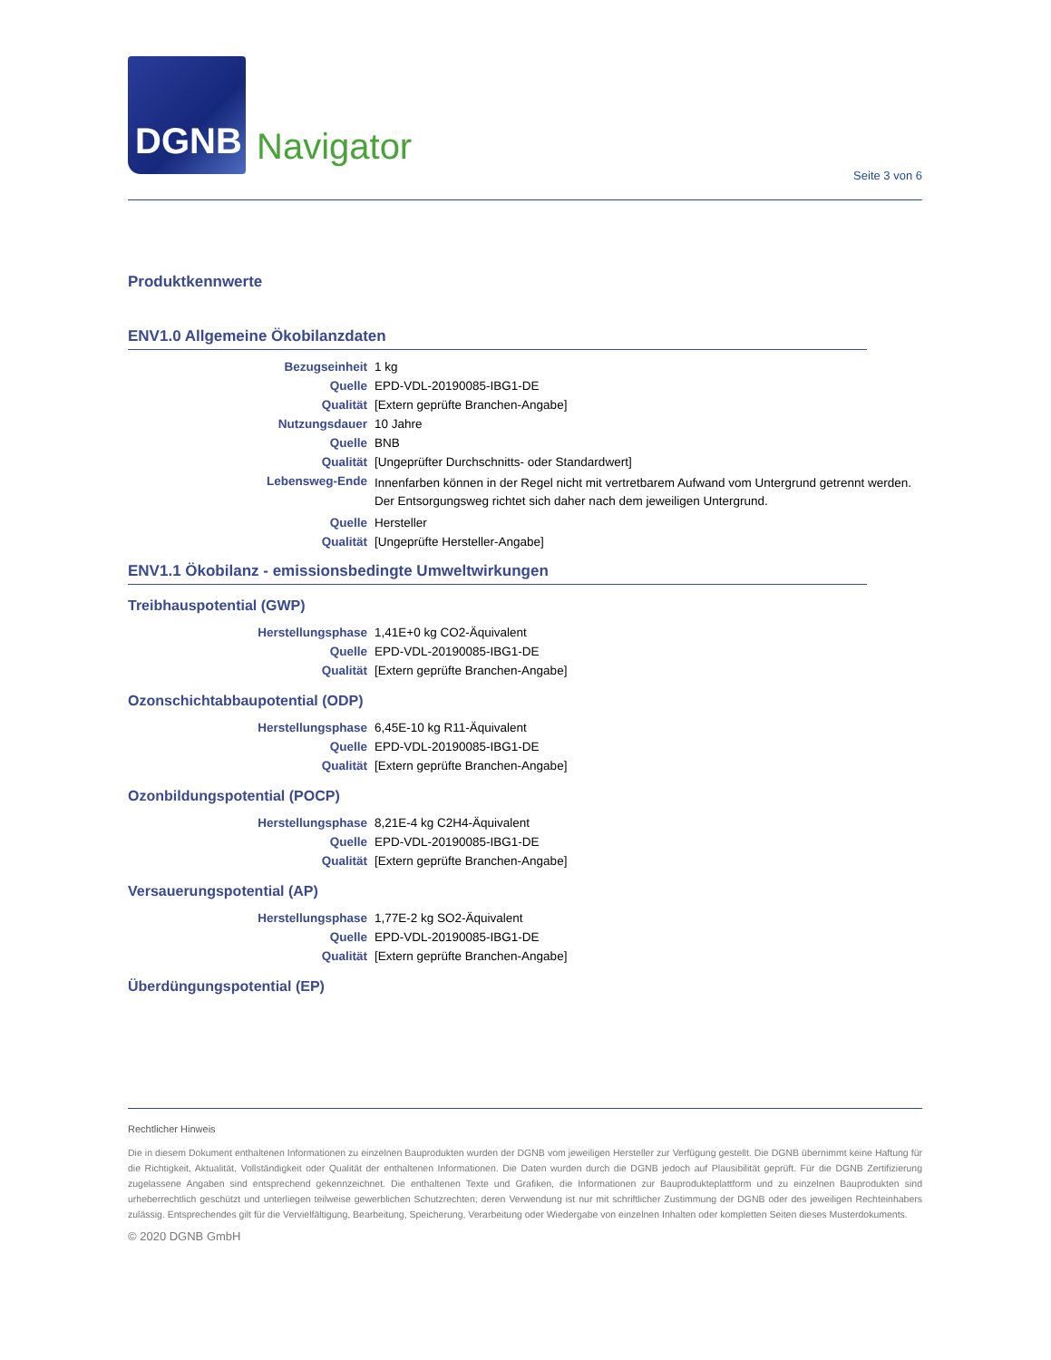DGNB
Navigator
Seite 3 von 6
Produktkennwerte
ENV1.0 Allgemeine Ökobilanzdaten
| Bezugseinheit | 1 kg |
| Quelle | EPD-VDL-20190085-IBG1-DE |
| Qualität | [Extern geprüfte Branchen-Angabe] |
| Nutzungsdauer | 10 Jahre |
| Quelle | BNB |
| Qualität | [Ungeprüfter Durchschnitts- oder Standardwert] |
| Lebensweg-Ende | Innenfarben können in der Regel nicht mit vertretbarem Aufwand vom Untergrund getrennt werden. Der Entsorgungsweg richtet sich daher nach dem jeweiligen Untergrund. |
| Quelle | Hersteller |
| Qualität | [Ungeprüfte Hersteller-Angabe] |
ENV1.1 Ökobilanz - emissionsbedingte Umweltwirkungen
Treibhauspotential (GWP)
| Herstellungsphase | 1,41E+0 kg CO2-Äquivalent |
| Quelle | EPD-VDL-20190085-IBG1-DE |
| Qualität | [Extern geprüfte Branchen-Angabe] |
Ozonschichtabbaupotential (ODP)
| Herstellungsphase | 6,45E-10 kg R11-Äquivalent |
| Quelle | EPD-VDL-20190085-IBG1-DE |
| Qualität | [Extern geprüfte Branchen-Angabe] |
Ozonbildungspotential (POCP)
| Herstellungsphase | 8,21E-4 kg C2H4-Äquivalent |
| Quelle | EPD-VDL-20190085-IBG1-DE |
| Qualität | [Extern geprüfte Branchen-Angabe] |
Versauerungspotential (AP)
| Herstellungsphase | 1,77E-2 kg SO2-Äquivalent |
| Quelle | EPD-VDL-20190085-IBG1-DE |
| Qualität | [Extern geprüfte Branchen-Angabe] |
Überdüngungspotential (EP)
Rechtlicher Hinweis
Die in diesem Dokument enthaltenen Informationen zu einzelnen Bauprodukten wurden der DGNB vom jeweiligen Hersteller zur Verfügung gestellt. Die DGNB übernimmt keine Haftung für die Richtigkeit, Aktualität, Vollständigkeit oder Qualität der enthaltenen Informationen. Die Daten wurden durch die DGNB jedoch auf Plausibilität geprüft. Für die DGNB Zertifizierung zugelassene Angaben sind entsprechend gekennzeichnet. Die enthaltenen Texte und Grafiken, die Informationen zur Bauprodukteplattform und zu einzelnen Bauprodukten sind urheberrechtlich geschützt und unterliegen teilweise gewerblichen Schutzrechten; deren Verwendung ist nur mit schriftlicher Zustimmung der DGNB oder des jeweiligen Rechteinhabers zulässig. Entsprechendes gilt für die Vervielfältigung, Bearbeitung, Speicherung, Verarbeitung oder Wiedergabe von einzelnen Inhalten oder kompletten Seiten dieses Musterdokuments.
© 2020 DGNB GmbH